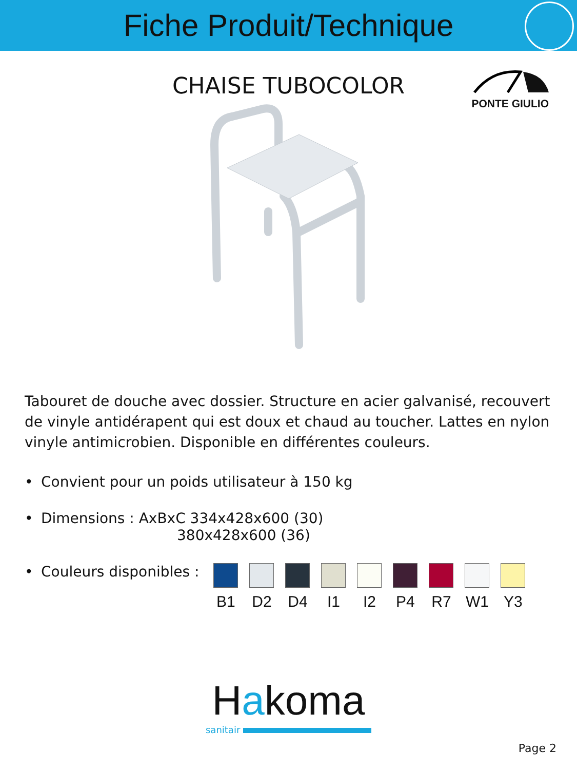Fiche Produit/Technique
CHAISE TUBOCOLOR
PONTE GIULIO
Tabouret de douche avec dossier. Structure en acier galvanisé, recouvert de vinyle antidérapent qui est doux et chaud au toucher. Lattes en nylon vinyle antimicrobien. Disponible en différentes couleurs.
• Convient pour un poids utilisateur à 150 kg
• Dimensions : AxBxC 334x428x600 (30)
380x428x600 (36)
• Couleurs disponibles :
B1 D2 D4 I1 I2 P4 R7 W1 Y3
Hakoma
sanitair
Page 2